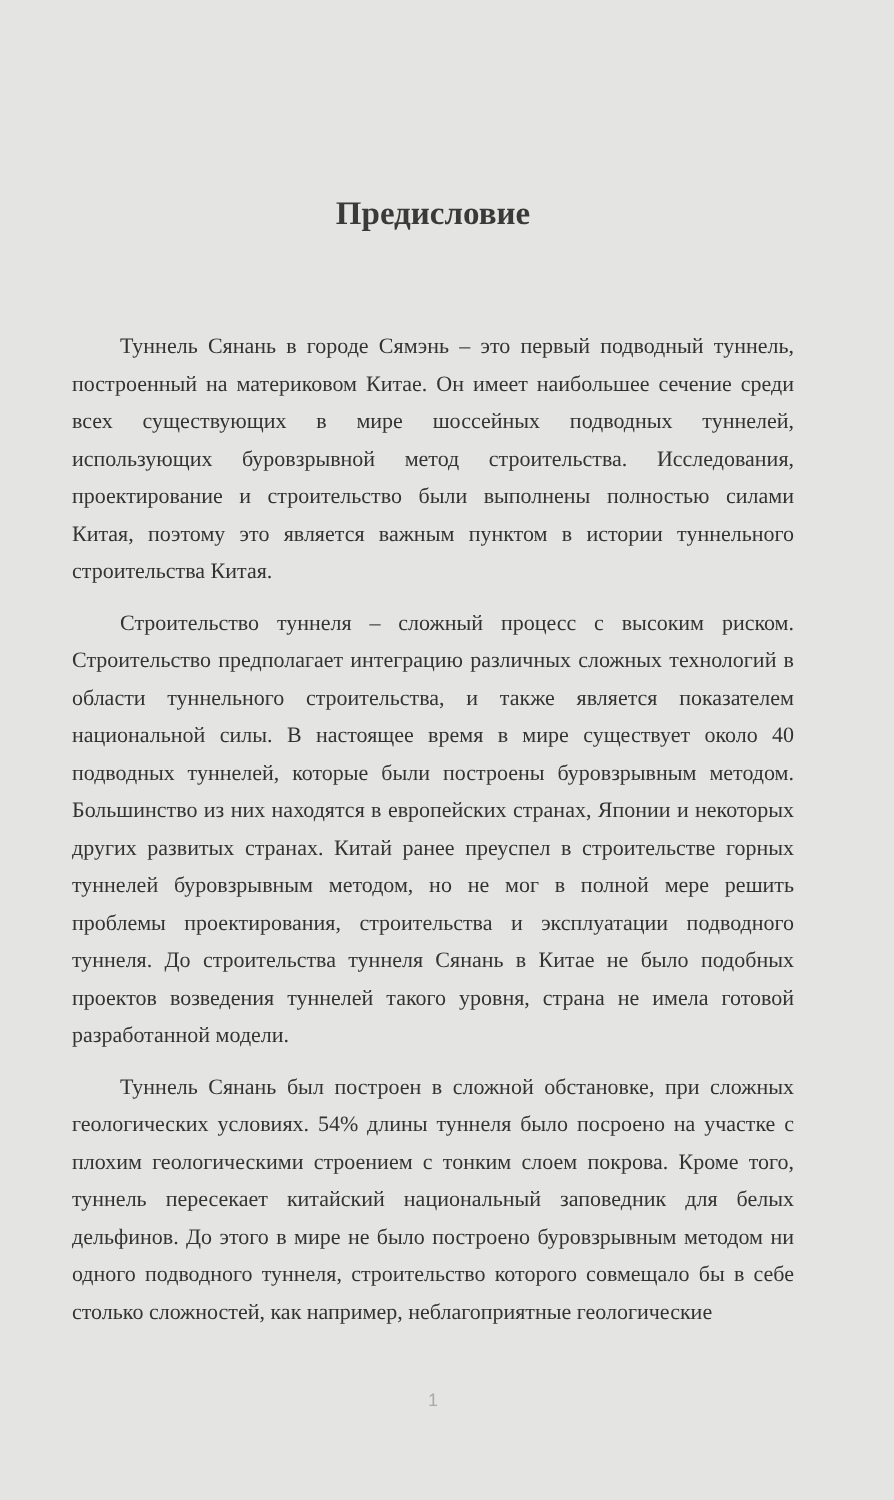Предисловие
Туннель Сянань в городе Сямэнь – это первый подводный туннель, построенный на материковом Китае. Он имеет наибольшее сечение среди всех существующих в мире шоссейных подводных туннелей, использующих буровзрывной метод строительства. Исследования, проектирование и строительство были выполнены полностью силами Китая, поэтому это является важным пунктом в истории туннельного строительства Китая.
Строительство туннеля – сложный процесс с высоким риском. Строительство предполагает интеграцию различных сложных технологий в области туннельного строительства, и также является показателем национальной силы. В настоящее время в мире существует около 40 подводных туннелей, которые были построены буровзрывным методом. Большинство из них находятся в европейских странах, Японии и некоторых других развитых странах. Китай ранее преуспел в строительстве горных туннелей буровзрывным методом, но не мог в полной мере решить проблемы проектирования, строительства и эксплуатации подводного туннеля. До строительства туннеля Сянань в Китае не было подобных проектов возведения туннелей такого уровня, страна не имела готовой разработанной модели.
Туннель Сянань был построен в сложной обстановке, при сложных геологических условиях. 54% длины туннеля было посроено на участке с плохим геологическими строением с тонким слоем покрова. Кроме того, туннель пересекает китайский национальный заповедник для белых дельфинов. До этого в мире не было построено буровзрывным методом ни одного подводного туннеля, строительство которого совмещало бы в себе столько сложностей, как например, неблагоприятные геологические
1